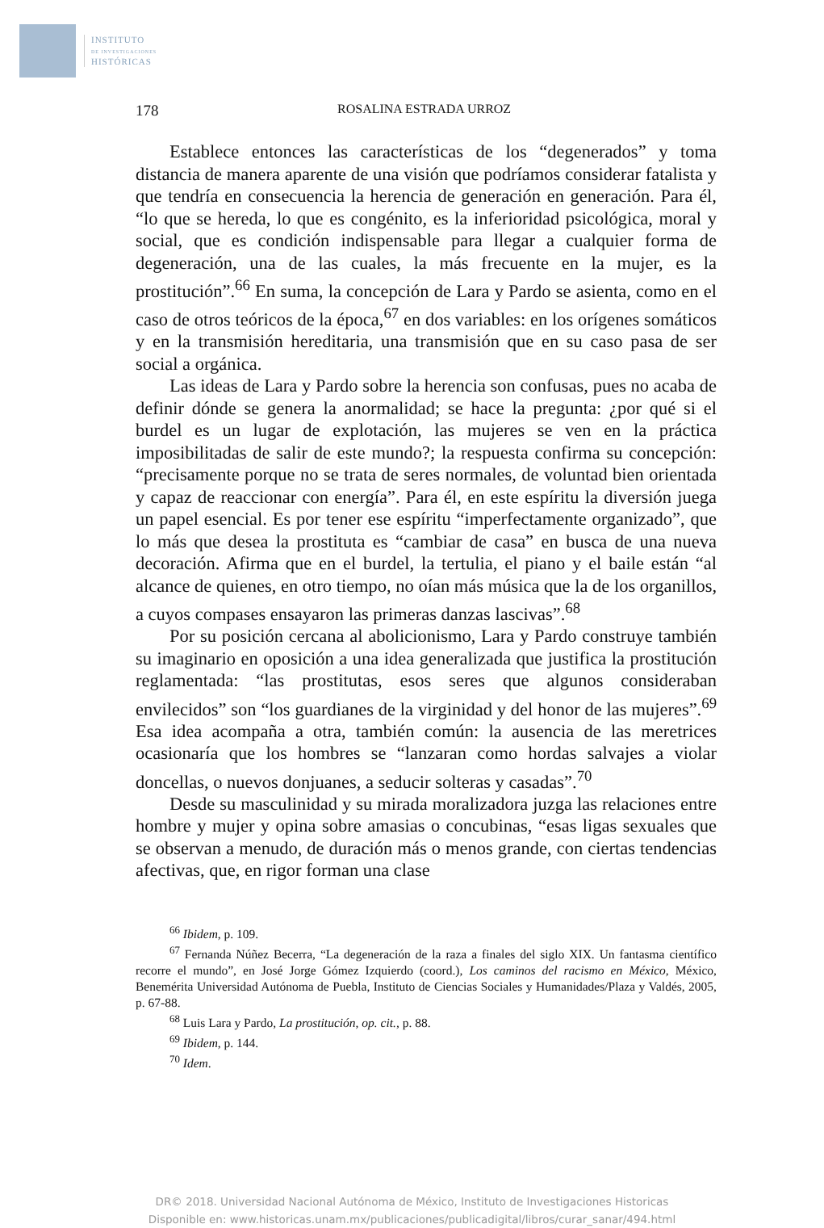INSTITUTO
DE INVESTIGACIONES
HISTÓRICAS
178 ROSALINA ESTRADA URROZ
Establece entonces las características de los “degenerados” y toma distancia de manera aparente de una visión que podríamos considerar fatalista y que tendría en consecuencia la herencia de generación en generación. Para él, “lo que se hereda, lo que es congénito, es la inferioridad psicológica, moral y social, que es condición indispensable para llegar a cualquier forma de degeneración, una de las cuales, la más frecuente en la mujer, es la prostitución”.<sup>66</sup> En suma, la concepción de Lara y Pardo se asienta, como en el caso de otros teóricos de la época,<sup>67</sup> en dos variables: en los orígenes somáticos y en la transmisión hereditaria, una transmisión que en su caso pasa de ser social a orgánica.
Las ideas de Lara y Pardo sobre la herencia son confusas, pues no acaba de definir dónde se genera la anormalidad; se hace la pregunta: ¿por qué si el burdel es un lugar de explotación, las mujeres se ven en la práctica imposibilitadas de salir de este mundo?; la respuesta confirma su concepción: “precisamente porque no se trata de seres normales, de voluntad bien orientada y capaz de reaccionar con energía”. Para él, en este espíritu la diversión juega un papel esencial. Es por tener ese espíritu “imperfectamente organizado”, que lo más que desea la prostituta es “cambiar de casa” en busca de una nueva decoración. Afirma que en el burdel, la tertulia, el piano y el baile están “al alcance de quienes, en otro tiempo, no oían más música que la de los organillos, a cuyos compases ensayaron las primeras danzas lascivas”.<sup>68</sup>
Por su posición cercana al abolicionismo, Lara y Pardo construye también su imaginario en oposición a una idea generalizada que justifica la prostitución reglamentada: “las prostitutas, esos seres que algunos consideraban envilecidos” son “los guardianes de la virginidad y del honor de las mujeres”.<sup>69</sup> Esa idea acompaña a otra, también común: la ausencia de las meretrices ocasionaría que los hombres se “lanzaran como hordas salvajes a violar doncellas, o nuevos donjuanes, a seducir solteras y casadas”.<sup>70</sup>
Desde su masculinidad y su mirada moralizadora juzga las relaciones entre hombre y mujer y opina sobre amasias o concubinas, “esas ligas sexuales que se observan a menudo, de duración más o menos grande, con ciertas tendencias afectivas, que, en rigor forman una clase
<sup>66</sup> Ibidem, p. 109.
<sup>67</sup> Fernanda Núñez Becerra, “La degeneración de la raza a finales del siglo XIX. Un fantasma científico recorre el mundo”, en José Jorge Gómez Izquierdo (coord.), Los caminos del racismo en México, México, Benemérita Universidad Autónoma de Puebla, Instituto de Ciencias Sociales y Humanidades/Plaza y Valdés, 2005, p. 67-88.
<sup>68</sup> Luis Lara y Pardo, La prostitución, op. cit., p. 88.
<sup>69</sup> Ibidem, p. 144.
<sup>70</sup> Idem.
DR© 2018. Universidad Nacional Autónoma de México, Instituto de Investigaciones Historicas
Disponible en: www.historicas.unam.mx/publicaciones/publicadigital/libros/curar_sanar/494.html